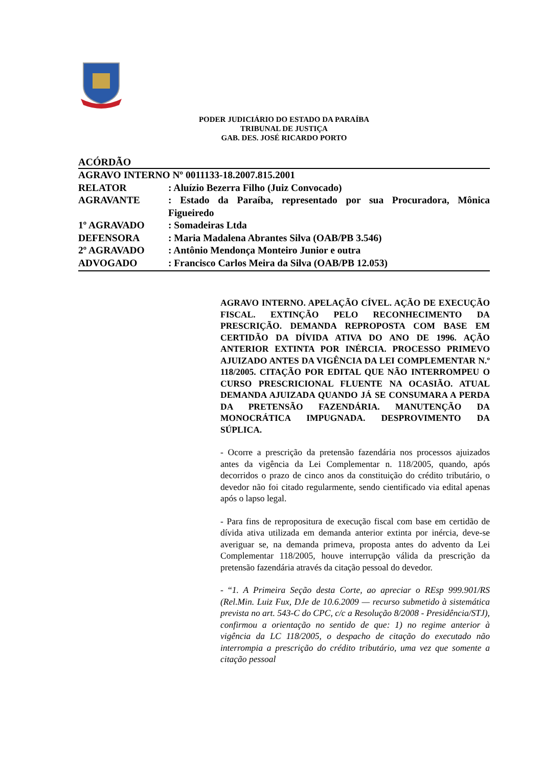PODER JUDICIÁRIO DO ESTADO DA PARAÍBA
TRIBUNAL DE JUSTIÇA
GAB. DES. JOSÉ RICARDO PORTO
ACÓRDÃO
AGRAVO INTERNO Nº 0011133-18.2007.815.2001
RELATOR: Aluízio Bezerra Filho (Juiz Convocado)
AGRAVANTE: Estado da Paraíba, representado por sua Procuradora, Mônica Figueiredo
1º AGRAVADO: Somadeiras Ltda
DEFENSORA: Maria Madalena Abrantes Silva (OAB/PB 3.546)
2º AGRAVADO: Antônio Mendonça Monteiro Junior e outra
ADVOGADO: Francisco Carlos Meira da Silva (OAB/PB 12.053)
AGRAVO INTERNO. APELAÇÃO CÍVEL. AÇÃO DE EXECUÇÃO FISCAL. EXTINÇÃO PELO RECONHECIMENTO DA PRESCRIÇÃO. DEMANDA REPROPOSTA COM BASE EM CERTIDÃO DA DÍVIDA ATIVA DO ANO DE 1996. AÇÃO ANTERIOR EXTINTA POR INÉRCIA. PROCESSO PRIMEVO AJUIZADO ANTES DA VIGÊNCIA DA LEI COMPLEMENTAR N.º 118/2005. CITAÇÃO POR EDITAL QUE NÃO INTERROMPEU O CURSO PRESCRICIONAL FLUENTE NA OCASIÃO. ATUAL DEMANDA AJUIZADA QUANDO JÁ SE CONSUMARA A PERDA DA PRETENSÃO FAZENDÁRIA. MANUTENÇÃO DA MONOCRÁTICA IMPUGNADA. DESPROVIMENTO DA SÚPLICA.
- Ocorre a prescrição da pretensão fazendária nos processos ajuizados antes da vigência da Lei Complementar n. 118/2005, quando, após decorridos o prazo de cinco anos da constituição do crédito tributário, o devedor não foi citado regularmente, sendo cientificado via edital apenas após o lapso legal.
- Para fins de repropositura de execução fiscal com base em certidão de dívida ativa utilizada em demanda anterior extinta por inércia, deve-se averiguar se, na demanda primeva, proposta antes do advento da Lei Complementar 118/2005, houve interrupção válida da prescrição da pretensão fazendária através da citação pessoal do devedor.
- “1. A Primeira Seção desta Corte, ao apreciar o REsp 999.901/RS (Rel.Min. Luiz Fux, DJe de 10.6.2009 — recurso submetido à sistemática prevista no art. 543-C do CPC, c/c a Resolução 8/2008 - Presidência/STJ), confirmou a orientação no sentido de que: 1) no regime anterior à vigência da LC 118/2005, o despacho de citação do executado não interrompia a prescrição do crédito tributário, uma vez que somente a citação pessoal